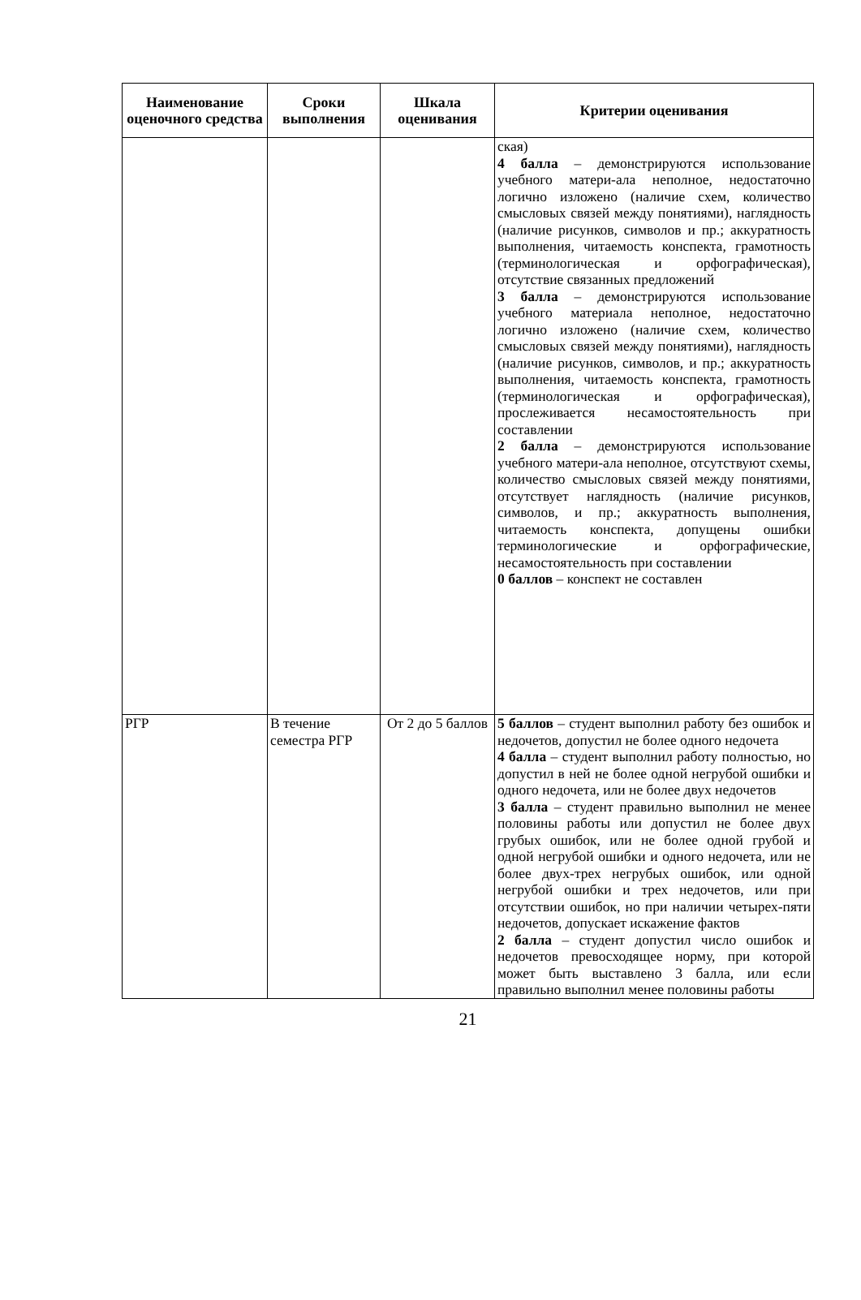| Наименование оценочного средства | Сроки выполнения | Шкала оценивания | Критерии оценивания |
| --- | --- | --- | --- |
| | | | ская) 4 балла – демонстрируются использование учебного матери-ала неполное, недостаточно логично изложено (наличие схем, количество смысловых связей между понятиями), наглядность (наличие рисунков, символов и пр.; аккуратность выполнения, читаемость конспекта, грамотность (терминологическая и орфографическая), отсутствие связанных предложений 3 балла – демонстрируются использование учебного материала неполное, недостаточно логично изложено (наличие схем, количество смысловых связей между понятиями), наглядность (наличие рисунков, символов, и пр.; аккуратность выполнения, читаемость конспекта, грамотность (терминологическая и орфографическая), прослеживается несамостоятельность при составлении 2 балла – демонстрируются использование учебного матери-ала неполное, отсутствуют схемы, количество смысловых связей между понятиями, отсутствует наглядность (наличие рисунков, символов, и пр.; аккуратность выполнения, читаемость конспекта, допущены ошибки терминологические и орфографические, несамостоятельность при составлении 0 баллов – конспект не составлен |
| РГР | В течение семестра РГР | От 2 до 5 баллов | 5 баллов – студент выполнил работу без ошибок и недочетов, допустил не более одного недочета 4 балла – студент выполнил работу полностью, но допустил в ней не более одной негрубой ошибки и одного недочета, или не более двух недочетов 3 балла – студент правильно выполнил не менее половины работы или допустил не более двух грубых ошибок, или не более одной грубой и одной негрубой ошибки и одного недочета, или не более двух-трех негрубых ошибок, или одной негрубой ошибки и трех недочетов, или при отсутствии ошибок, но при наличии четырех-пяти недочетов, допускает искажение фактов 2 балла – студент допустил число ошибок и недочетов превосходящее норму, при которой может быть выставлено 3 балла, или если правильно выполнил менее половины работы |
21